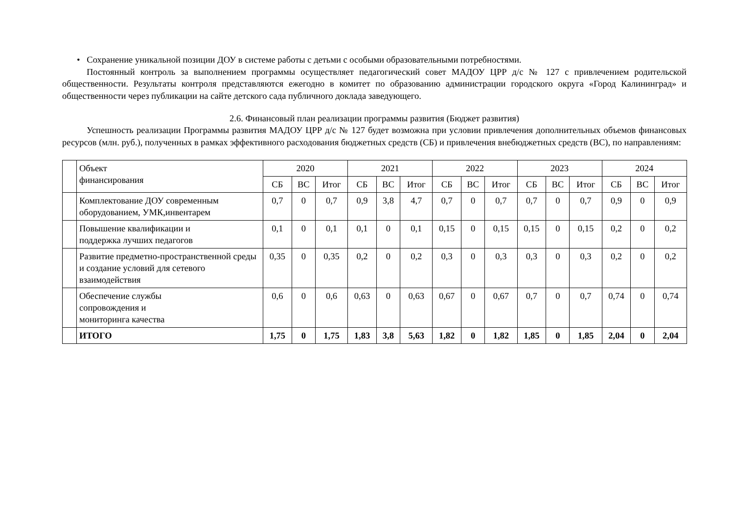• Сохранение уникальной позиции ДОУ в системе работы с детьми с особыми образовательными потребностями.
Постоянный контроль за выполнением программы осуществляет педагогический совет МАДОУ ЦРР д/с № 127 с привлечением родительской общественности. Результаты контроля представляются ежегодно в комитет по образованию администрации городского округа «Город Калининград» и общественности через публикации на сайте детского сада публичного доклада заведующего.
2.6. Финансовый план реализации программы развития (Бюджет развития)
Успешность реализации Программы развития МАДОУ ЦРР д/с № 127 будет возможна при условии привлечения дополнительных объемов финансовых ресурсов (млн. руб.), полученных в рамках эффективного расходования бюджетных средств (СБ) и привлечения внебюджетных средств (ВС), по направлениям:
| | Объект финансирования | 2020 | | | 2021 | | | 2022 | | | 2023 | | | 2024 | | |
| --- | --- | --- | --- | --- | --- | --- | --- | --- | --- | --- | --- | --- | --- | --- | --- | --- |
| | | СБ | ВС | Итог | СБ | ВС | Итог | СБ | ВС | Итог | СБ | ВС | Итог | СБ | ВС | Итог |
| | Комплектование ДОУ современным оборудованием, УМК,инвентарем | 0,7 | 0 | 0,7 | 0,9 | 3,8 | 4,7 | 0,7 | 0 | 0,7 | 0,7 | 0 | 0,7 | 0,9 | 0 | 0,9 |
| | Повышение квалификации и поддержка лучших педагогов | 0,1 | 0 | 0,1 | 0,1 | 0 | 0,1 | 0,15 | 0 | 0,15 | 0,15 | 0 | 0,15 | 0,2 | 0 | 0,2 |
| | Развитие предметно-пространственной среды и создание условий для сетевого взаимодействия | 0,35 | 0 | 0,35 | 0,2 | 0 | 0,2 | 0,3 | 0 | 0,3 | 0,3 | 0 | 0,3 | 0,2 | 0 | 0,2 |
| | Обеспечение службы сопровождения и мониторинга качества | 0,6 | 0 | 0,6 | 0,63 | 0 | 0,63 | 0,67 | 0 | 0,67 | 0,7 | 0 | 0,7 | 0,74 | 0 | 0,74 |
| | ИТОГО | 1,75 | 0 | 1,75 | 1,83 | 3,8 | 5,63 | 1,82 | 0 | 1,82 | 1,85 | 0 | 1,85 | 2,04 | 0 | 2,04 |